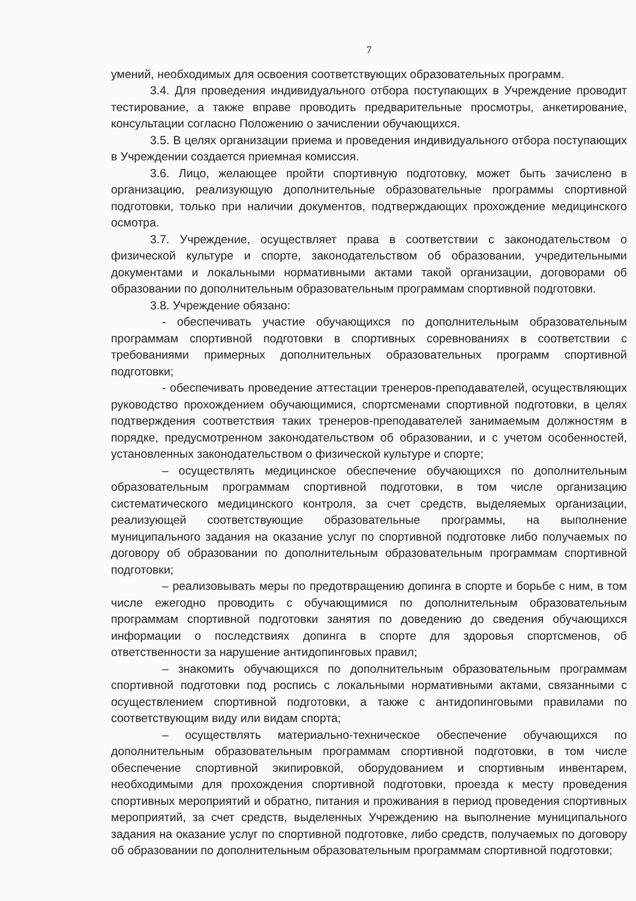7
умений, необходимых для освоения соответствующих образовательных программ.
3.4. Для проведения индивидуального отбора поступающих в Учреждение проводит тестирование, а также вправе проводить предварительные просмотры, анкетирование, консультации согласно Положению о зачислении обучающихся.
3.5. В целях организации приема и проведения индивидуального отбора поступающих в Учреждении создается приемная комиссия.
3.6. Лицо, желающее пройти спортивную подготовку, может быть зачислено в организацию, реализующую дополнительные образовательные программы спортивной подготовки, только при наличии документов, подтверждающих прохождение медицинского осмотра.
3.7. Учреждение, осуществляет права в соответствии с законодательством о физической культуре и спорте, законодательством об образовании, учредительными документами и локальными нормативными актами такой организации, договорами об образовании по дополнительным образовательным программам спортивной подготовки.
3.8. Учреждение обязано:
- обеспечивать участие обучающихся по дополнительным образовательным программам спортивной подготовки в спортивных соревнованиях в соответствии с требованиями примерных дополнительных образовательных программ спортивной подготовки;
- обеспечивать проведение аттестации тренеров-преподавателей, осуществляющих руководство прохождением обучающимися, спортсменами спортивной подготовки, в целях подтверждения соответствия таких тренеров-преподавателей занимаемым должностям в порядке, предусмотренном законодательством об образовании, и с учетом особенностей, установленных законодательством о физической культуре и спорте;
– осуществлять медицинское обеспечение обучающихся по дополнительным образовательным программам спортивной подготовки, в том числе организацию систематического медицинского контроля, за счет средств, выделяемых организации, реализующей соответствующие образовательные программы, на выполнение муниципального задания на оказание услуг по спортивной подготовке либо получаемых по договору об образовании по дополнительным образовательным программам спортивной подготовки;
– реализовывать меры по предотвращению допинга в спорте и борьбе с ним, в том числе ежегодно проводить с обучающимися по дополнительным образовательным программам спортивной подготовки занятия по доведению до сведения обучающихся информации о последствиях допинга в спорте для здоровья спортсменов, об ответственности за нарушение антидопинговых правил;
– знакомить обучающихся по дополнительным образовательным программам спортивной подготовки под роспись с локальными нормативными актами, связанными с осуществлением спортивной подготовки, а также с антидопинговыми правилами по соответствующим виду или видам спорта;
– осуществлять материально-техническое обеспечение обучающихся по дополнительным образовательным программам спортивной подготовки, в том числе обеспечение спортивной экипировкой, оборудованием и спортивным инвентарем, необходимыми для прохождения спортивной подготовки, проезда к месту проведения спортивных мероприятий и обратно, питания и проживания в период проведения спортивных мероприятий, за счет средств, выделенных Учреждению на выполнение муниципального задания на оказание услуг по спортивной подготовке, либо средств, получаемых по договору об образовании по дополнительным образовательным программам спортивной подготовки;